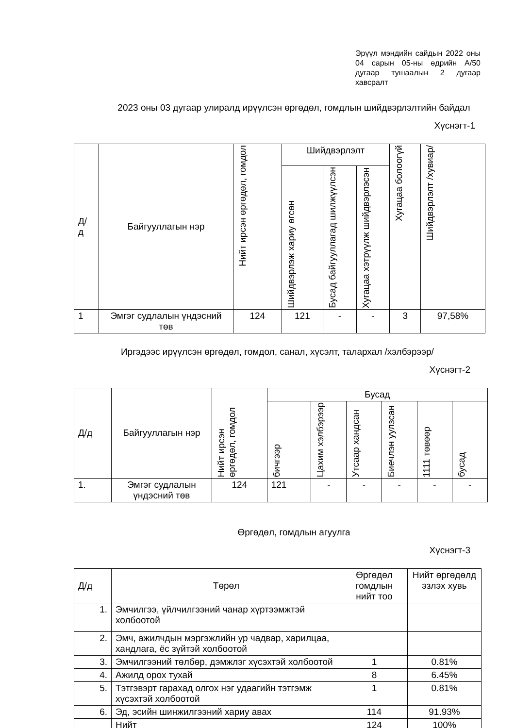Эрүүл мэндийн сайдын 2022 оны 04 сарын 05-ны өдрийн А/50 дугаар тушаалын 2 дугаар хавсралт
2023 оны 03 дугаар улиралд ирүүлсэн өргөдөл, гомдлын шийдвэрлэлтийн байдал
Хүснэгт-1
| Д/ д | Байгууллагын нэр | Нийт ирсэн өргөдөл, гомдол | Шийдвэрлэлт | | | Хугацаа болоогүй | Шийдвэрлэлт /хувиар/ |
| --- | --- | --- | --- | --- | --- | --- | --- |
| | | | Шийдвэрлэж хариу өгсөн | Бусад байгууллагад шилжүүлсэн | Хугацаа хэтрүүлж шийдвэрлэсэн | | |
| 1 | Эмгэг судлалын үндэсний төв | 124 | 121 | - | - | 3 | 97,58% |
Иргэдээс ирүүлсэн өргөдөл, гомдол, санал, хүсэлт, талархал /хэлбэрээр/
Хүснэгт-2
| Д/д | Байгууллагын нэр | Нийт ирсэн өргөдөл, гомдол | Бусад | | | | | |
| --- | --- | --- | --- | --- | --- | --- | --- | --- |
| | | | бичгээр | Цахим хэлбэрээр | Утсаар хандсан | Биечлэн уулзсан | 1111 төвөөр | бусад |
| 1. | Эмгэг судлалын үндэсний төв | 124 | 121 | - | - | - | - | - |
Өргөдөл, гомдлын агуулга
Хүснэгт-3
| Д/д | Төрөл | Өргөдөл гомдлын нийт тоо | Нийт өргөдөлд эзлэх хувь |
| --- | --- | --- | --- |
| 1. | Эмчилгээ, үйлчилгээний чанар хүртээмжтэй холбоотой | | |
| 2. | Эмч, ажилчдын мэргэжлийн ур чадвар, харилцаа, хандлага, ёс зүйтэй холбоотой | | |
| 3. | Эмчилгээний төлбөр, дэмжлэг хүсэхтэй холбоотой | 1 | 0.81% |
| 4. | Ажилд орох тухай | 8 | 6.45% |
| 5. | Тэтгэвэрт гарахад олгох нэг удаагийн тэтгэмж хүсэхтэй холбоотой | 1 | 0.81% |
| 6. | Эд, эсийн шинжилгээний хариу авах | 114 | 91.93% |
| | Нийт | 124 | 100% |